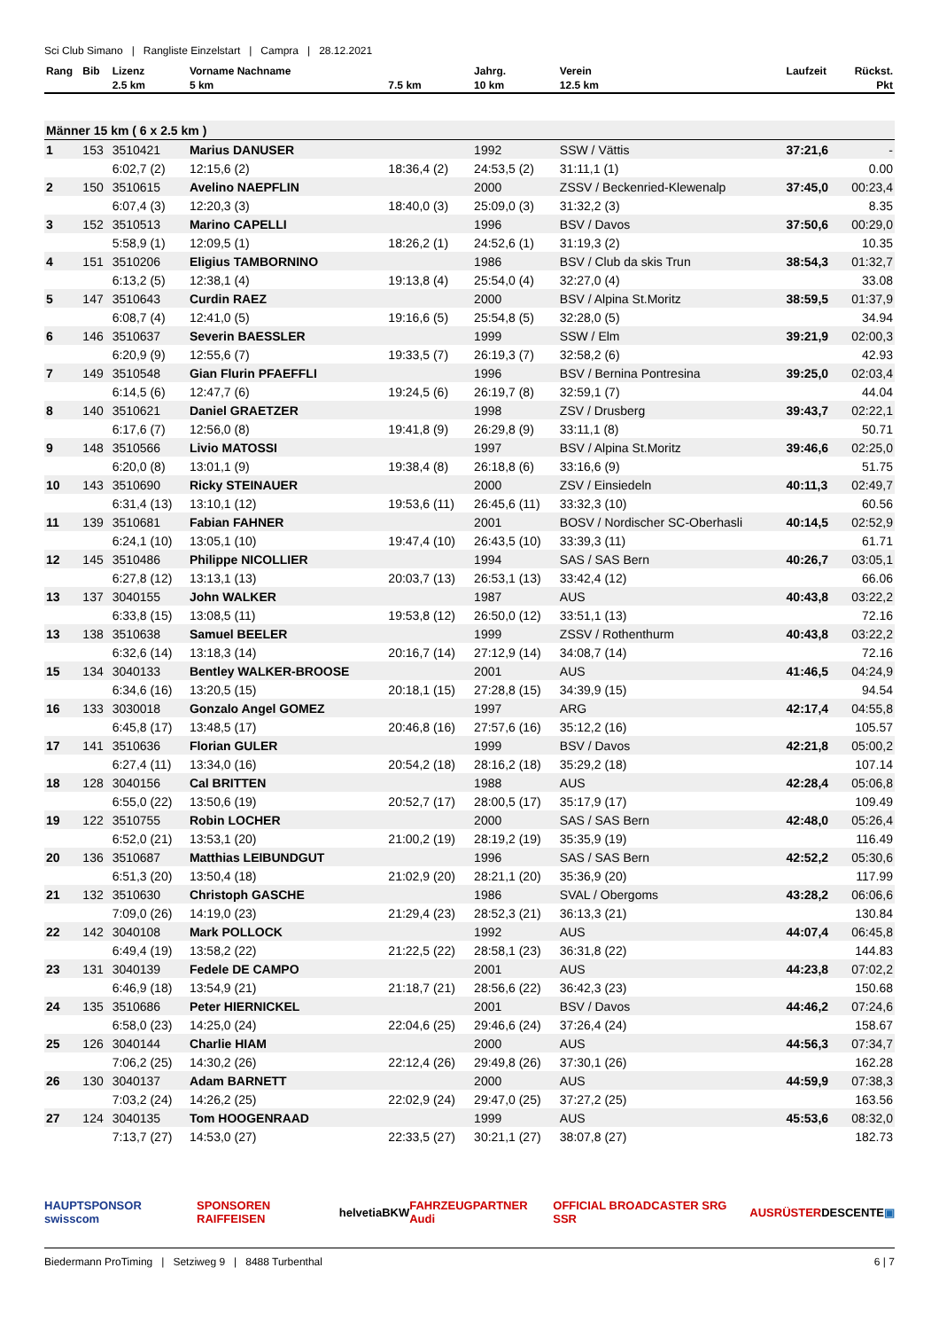Sci Club Simano | Rangliste Einzelstart | Campra | 28.12.2021
| Rang | Bib | Lizenz | Vorname Nachname | | Jahrg. | Verein | Laufzeit | Rückst. |
| --- | --- | --- | --- | --- | --- | --- | --- | --- |
| | | 2.5 km | 5 km | 7.5 km | 10 km | 12.5 km | | Pkt |
| Männer 15 km ( 6 x 2.5 km ) | | | | | | | | |
| 1 | 153 | 3510421 | Marius DANUSER | | 1992 | SSW / Vättis | 37:21,6 | - |
| | | 6:02,7 (2) | 12:15,6 (2) | 18:36,4 (2) | 24:53,5 (2) | 31:11,1 (1) | | 0.00 |
| 2 | 150 | 3510615 | Avelino NAEPFLIN | | 2000 | ZSSV / Beckenried-Klewenalp | 37:45,0 | 00:23,4 |
| | | 6:07,4 (3) | 12:20,3 (3) | 18:40,0 (3) | 25:09,0 (3) | 31:32,2 (3) | | 8.35 |
| 3 | 152 | 3510513 | Marino CAPELLI | | 1996 | BSV / Davos | 37:50,6 | 00:29,0 |
| | | 5:58,9 (1) | 12:09,5 (1) | 18:26,2 (1) | 24:52,6 (1) | 31:19,3 (2) | | 10.35 |
| 4 | 151 | 3510206 | Eligius TAMBORNINO | | 1986 | BSV / Club da skis Trun | 38:54,3 | 01:32,7 |
| | | 6:13,2 (5) | 12:38,1 (4) | 19:13,8 (4) | 25:54,0 (4) | 32:27,0 (4) | | 33.08 |
| 5 | 147 | 3510643 | Curdin RAEZ | | 2000 | BSV / Alpina St.Moritz | 38:59,5 | 01:37,9 |
| | | 6:08,7 (4) | 12:41,0 (5) | 19:16,6 (5) | 25:54,8 (5) | 32:28,0 (5) | | 34.94 |
| 6 | 146 | 3510637 | Severin BAESSLER | | 1999 | SSW / Elm | 39:21,9 | 02:00,3 |
| | | 6:20,9 (9) | 12:55,6 (7) | 19:33,5 (7) | 26:19,3 (7) | 32:58,2 (6) | | 42.93 |
| 7 | 149 | 3510548 | Gian Flurin PFAEFFLI | | 1996 | BSV / Bernina Pontresina | 39:25,0 | 02:03,4 |
| | | 6:14,5 (6) | 12:47,7 (6) | 19:24,5 (6) | 26:19,7 (8) | 32:59,1 (7) | | 44.04 |
| 8 | 140 | 3510621 | Daniel GRAETZER | | 1998 | ZSV / Drusberg | 39:43,7 | 02:22,1 |
| | | 6:17,6 (7) | 12:56,0 (8) | 19:41,8 (9) | 26:29,8 (9) | 33:11,1 (8) | | 50.71 |
| 9 | 148 | 3510566 | Livio MATOSSI | | 1997 | BSV / Alpina St.Moritz | 39:46,6 | 02:25,0 |
| | | 6:20,0 (8) | 13:01,1 (9) | 19:38,4 (8) | 26:18,8 (6) | 33:16,6 (9) | | 51.75 |
| 10 | 143 | 3510690 | Ricky STEINAUER | | 2000 | ZSV / Einsiedeln | 40:11,3 | 02:49,7 |
| | | 6:31,4 (13) | 13:10,1 (12) | 19:53,6 (11) | 26:45,6 (11) | 33:32,3 (10) | | 60.56 |
| 11 | 139 | 3510681 | Fabian FAHNER | | 2001 | BOSV / Nordischer SC-Oberhasli | 40:14,5 | 02:52,9 |
| | | 6:24,1 (10) | 13:05,1 (10) | 19:47,4 (10) | 26:43,5 (10) | 33:39,3 (11) | | 61.71 |
| 12 | 145 | 3510486 | Philippe NICOLLIER | | 1994 | SAS / SAS Bern | 40:26,7 | 03:05,1 |
| | | 6:27,8 (12) | 13:13,1 (13) | 20:03,7 (13) | 26:53,1 (13) | 33:42,4 (12) | | 66.06 |
| 13 | 137 | 3040155 | John WALKER | | 1987 | AUS | 40:43,8 | 03:22,2 |
| | | 6:33,8 (15) | 13:08,5 (11) | 19:53,8 (12) | 26:50,0 (12) | 33:51,1 (13) | | 72.16 |
| 13 | 138 | 3510638 | Samuel BEELER | | 1999 | ZSSV / Rothenthurm | 40:43,8 | 03:22,2 |
| | | 6:32,6 (14) | 13:18,3 (14) | 20:16,7 (14) | 27:12,9 (14) | 34:08,7 (14) | | 72.16 |
| 15 | 134 | 3040133 | Bentley WALKER-BROOSE | | 2001 | AUS | 41:46,5 | 04:24,9 |
| | | 6:34,6 (16) | 13:20,5 (15) | 20:18,1 (15) | 27:28,8 (15) | 34:39,9 (15) | | 94.54 |
| 16 | 133 | 3030018 | Gonzalo Angel GOMEZ | | 1997 | ARG | 42:17,4 | 04:55,8 |
| | | 6:45,8 (17) | 13:48,5 (17) | 20:46,8 (16) | 27:57,6 (16) | 35:12,2 (16) | | 105.57 |
| 17 | 141 | 3510636 | Florian GULER | | 1999 | BSV / Davos | 42:21,8 | 05:00,2 |
| | | 6:27,4 (11) | 13:34,0 (16) | 20:54,2 (18) | 28:16,2 (18) | 35:29,2 (18) | | 107.14 |
| 18 | 128 | 3040156 | Cal BRITTEN | | 1988 | AUS | 42:28,4 | 05:06,8 |
| | | 6:55,0 (22) | 13:50,6 (19) | 20:52,7 (17) | 28:00,5 (17) | 35:17,9 (17) | | 109.49 |
| 19 | 122 | 3510755 | Robin LOCHER | | 2000 | SAS / SAS Bern | 42:48,0 | 05:26,4 |
| | | 6:52,0 (21) | 13:53,1 (20) | 21:00,2 (19) | 28:19,2 (19) | 35:35,9 (19) | | 116.49 |
| 20 | 136 | 3510687 | Matthias LEIBUNDGUT | | 1996 | SAS / SAS Bern | 42:52,2 | 05:30,6 |
| | | 6:51,3 (20) | 13:50,4 (18) | 21:02,9 (20) | 28:21,1 (20) | 35:36,9 (20) | | 117.99 |
| 21 | 132 | 3510630 | Christoph GASCHE | | 1986 | SVAL / Obergoms | 43:28,2 | 06:06,6 |
| | | 7:09,0 (26) | 14:19,0 (23) | 21:29,4 (23) | 28:52,3 (21) | 36:13,3 (21) | | 130.84 |
| 22 | 142 | 3040108 | Mark POLLOCK | | 1992 | AUS | 44:07,4 | 06:45,8 |
| | | 6:49,4 (19) | 13:58,2 (22) | 21:22,5 (22) | 28:58,1 (23) | 36:31,8 (22) | | 144.83 |
| 23 | 131 | 3040139 | Fedele DE CAMPO | | 2001 | AUS | 44:23,8 | 07:02,2 |
| | | 6:46,9 (18) | 13:54,9 (21) | 21:18,7 (21) | 28:56,6 (22) | 36:42,3 (23) | | 150.68 |
| 24 | 135 | 3510686 | Peter HIERNICKEL | | 2001 | BSV / Davos | 44:46,2 | 07:24,6 |
| | | 6:58,0 (23) | 14:25,0 (24) | 22:04,6 (25) | 29:46,6 (24) | 37:26,4 (24) | | 158.67 |
| 25 | 126 | 3040144 | Charlie HIAM | | 2000 | AUS | 44:56,3 | 07:34,7 |
| | | 7:06,2 (25) | 14:30,2 (26) | 22:12,4 (26) | 29:49,8 (26) | 37:30,1 (26) | | 162.28 |
| 26 | 130 | 3040137 | Adam BARNETT | | 2000 | AUS | 44:59,9 | 07:38,3 |
| | | 7:03,2 (24) | 14:26,2 (25) | 22:02,9 (24) | 29:47,0 (25) | 37:27,2 (25) | | 163.56 |
| 27 | 124 | 3040135 | Tom HOOGENRAAD | | 1999 | AUS | 45:53,6 | 08:32,0 |
| | | 7:13,7 (27) | 14:53,0 (27) | 22:33,5 (27) | 30:21,1 (27) | 38:07,8 (27) | | 182.73 |
HAUPTSPONSOR swisscom SPONSOREN RAIFFEISEN helvetia BKW FAHRZEUGPARTNER Audi OFFICIAL BROADCASTER SRG SSR AUSRÜSTER DESCENTE ▣
Biedermann ProTiming | Setziweg 9 | 8488 Turbenthal 6 | 7